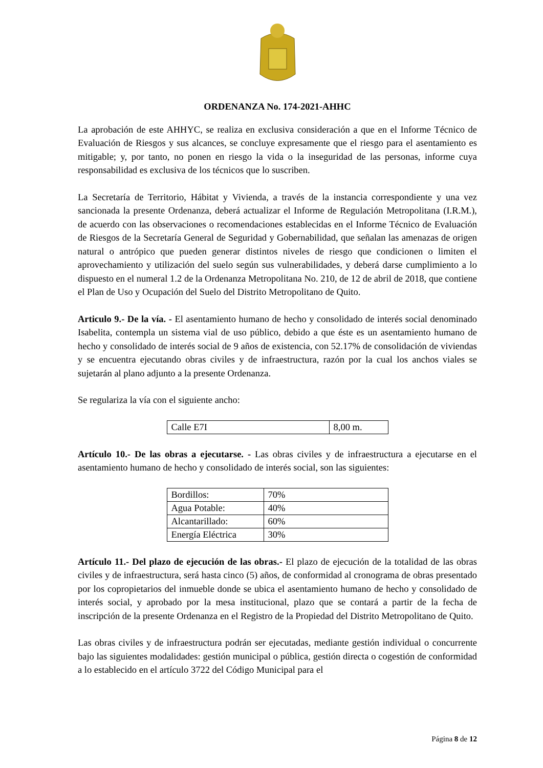ORDENANZA No. 174-2021-AHHC
La aprobación de este AHHYC, se realiza en exclusiva consideración a que en el Informe Técnico de Evaluación de Riesgos y sus alcances, se concluye expresamente que el riesgo para el asentamiento es mitigable; y, por tanto, no ponen en riesgo la vida o la inseguridad de las personas, informe cuya responsabilidad es exclusiva de los técnicos que lo suscriben.
La Secretaría de Territorio, Hábitat y Vivienda, a través de la instancia correspondiente y una vez sancionada la presente Ordenanza, deberá actualizar el Informe de Regulación Metropolitana (I.R.M.), de acuerdo con las observaciones o recomendaciones establecidas en el Informe Técnico de Evaluación de Riesgos de la Secretaría General de Seguridad y Gobernabilidad, que señalan las amenazas de origen natural o antrópico que pueden generar distintos niveles de riesgo que condicionen o limiten el aprovechamiento y utilización del suelo según sus vulnerabilidades, y deberá darse cumplimiento a lo dispuesto en el numeral 1.2 de la Ordenanza Metropolitana No. 210, de 12 de abril de 2018, que contiene el Plan de Uso y Ocupación del Suelo del Distrito Metropolitano de Quito.
Articulo 9.- De la vía. - El asentamiento humano de hecho y consolidado de interés social denominado Isabelita, contempla un sistema vial de uso público, debido a que éste es un asentamiento humano de hecho y consolidado de interés social de 9 años de existencia, con 52.17% de consolidación de viviendas y se encuentra ejecutando obras civiles y de infraestructura, razón por la cual los anchos viales se sujetarán al plano adjunto a la presente Ordenanza.
Se regulariza la vía con el siguiente ancho:
| Calle E7I | 8,00 m. |
Artículo 10.- De las obras a ejecutarse. - Las obras civiles y de infraestructura a ejecutarse en el asentamiento humano de hecho y consolidado de interés social, son las siguientes:
| Bordillos: | 70% |
| Agua Potable: | 40% |
| Alcantarillado: | 60% |
| Energía Eléctrica | 30% |
Artículo 11.- Del plazo de ejecución de las obras.- El plazo de ejecución de la totalidad de las obras civiles y de infraestructura, será hasta cinco (5) años, de conformidad al cronograma de obras presentado por los copropietarios del inmueble donde se ubica el asentamiento humano de hecho y consolidado de interés social, y aprobado por la mesa institucional, plazo que se contará a partir de la fecha de inscripción de la presente Ordenanza en el Registro de la Propiedad del Distrito Metropolitano de Quito.
Las obras civiles y de infraestructura podrán ser ejecutadas, mediante gestión individual o concurrente bajo las siguientes modalidades: gestión municipal o pública, gestión directa o cogestión de conformidad a lo establecido en el artículo 3722 del Código Municipal para el
Página 8 de 12